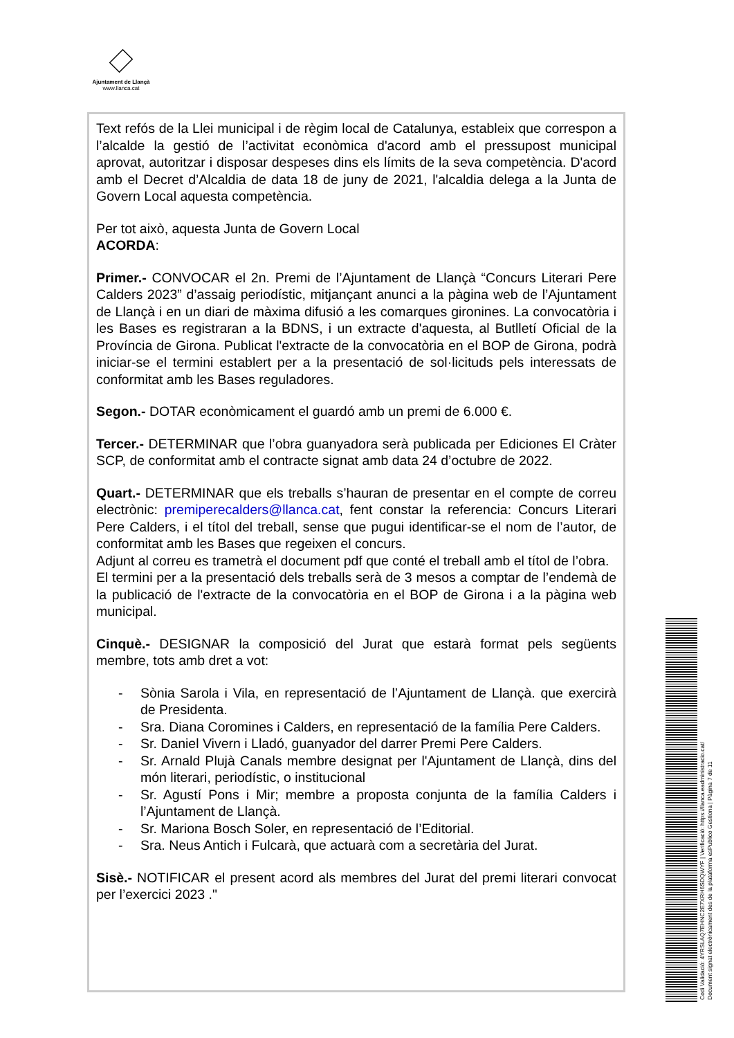Ajuntament de Llançà
www.llanca.cat
Text refós de la Llei municipal i de règim local de Catalunya, estableix que correspon a l’alcalde la gestió de l’activitat econòmica d'acord amb el pressupost municipal aprovat, autoritzar i disposar despeses dins els límits de la seva competència. D'acord amb el Decret d’Alcaldia de data 18 de juny de 2021, l'alcaldia delega a la Junta de Govern Local aquesta competència.
Per tot això, aquesta Junta de Govern Local
ACORDA:
Primer.- CONVOCAR el 2n. Premi de l’Ajuntament de Llançà “Concurs Literari Pere Calders 2023” d’assaig periodístic, mitjançant anunci a la pàgina web de l’Ajuntament de Llançà i en un diari de màxima difusió a les comarques gironines. La convocatòria i les Bases es registraran a la BDNS, i un extracte d'aquesta, al Butlletí Oficial de la Província de Girona. Publicat l'extracte de la convocatòria en el BOP de Girona, podrà iniciar-se el termini establert per a la presentació de sol·licituds pels interessats de conformitat amb les Bases reguladores.
Segon.- DOTAR econòmicament el guardó amb un premi de 6.000 €.
Tercer.- DETERMINAR que l’obra guanyadora serà publicada per Ediciones El Cràter SCP, de conformitat amb el contracte signat amb data 24 d’octubre de 2022.
Quart.- DETERMINAR que els treballs s’hauran de presentar en el compte de correu electrònic: premiperecalders@llanca.cat, fent constar la referencia: Concurs Literari Pere Calders, i el títol del treball, sense que pugui identificar-se el nom de l’autor, de conformitat amb les Bases que regeixen el concurs.
Adjunt al correu es trametrà el document pdf que conté el treball amb el títol de l’obra.
El termini per a la presentació dels treballs serà de 3 mesos a comptar de l’endemà de la publicació de l'extracte de la convocatòria en el BOP de Girona i a la pàgina web municipal.
Cinquè.- DESIGNAR la composició del Jurat que estarà format pels següents membre, tots amb dret a vot:
- Sònia Sarola i Vila, en representació de l’Ajuntament de Llançà. que exercirà de Presidenta.
- Sra. Diana Coromines i Calders, en representació de la família Pere Calders.
- Sr. Daniel Vivern i Lladó, guanyador del darrer Premi Pere Calders.
- Sr. Arnald Plujà Canals membre designat per l'Ajuntament de Llançà, dins del món literari, periodístic, o institucional
- Sr. Agustí Pons i Mir; membre a proposta conjunta de la família Calders i l’Ajuntament de Llançà.
- Sr. Mariona Bosch Soler, en representació de l’Editorial.
- Sra. Neus Antich i Fulcarà, que actuarà com a secretària del Jurat.
Sisè.- NOTIFICAR el present acord als membres del Jurat del premi literari convocat per l’exercici 2023 ."
Codi Validació: 4YRSLAQ7EHNC2E7XRH6SDQWYF | Verificació: https://llanca.eadministracio.cat/
Document signat electrònicament des de la plataforma esPublico Gestiona | Pàgina 7 de 11